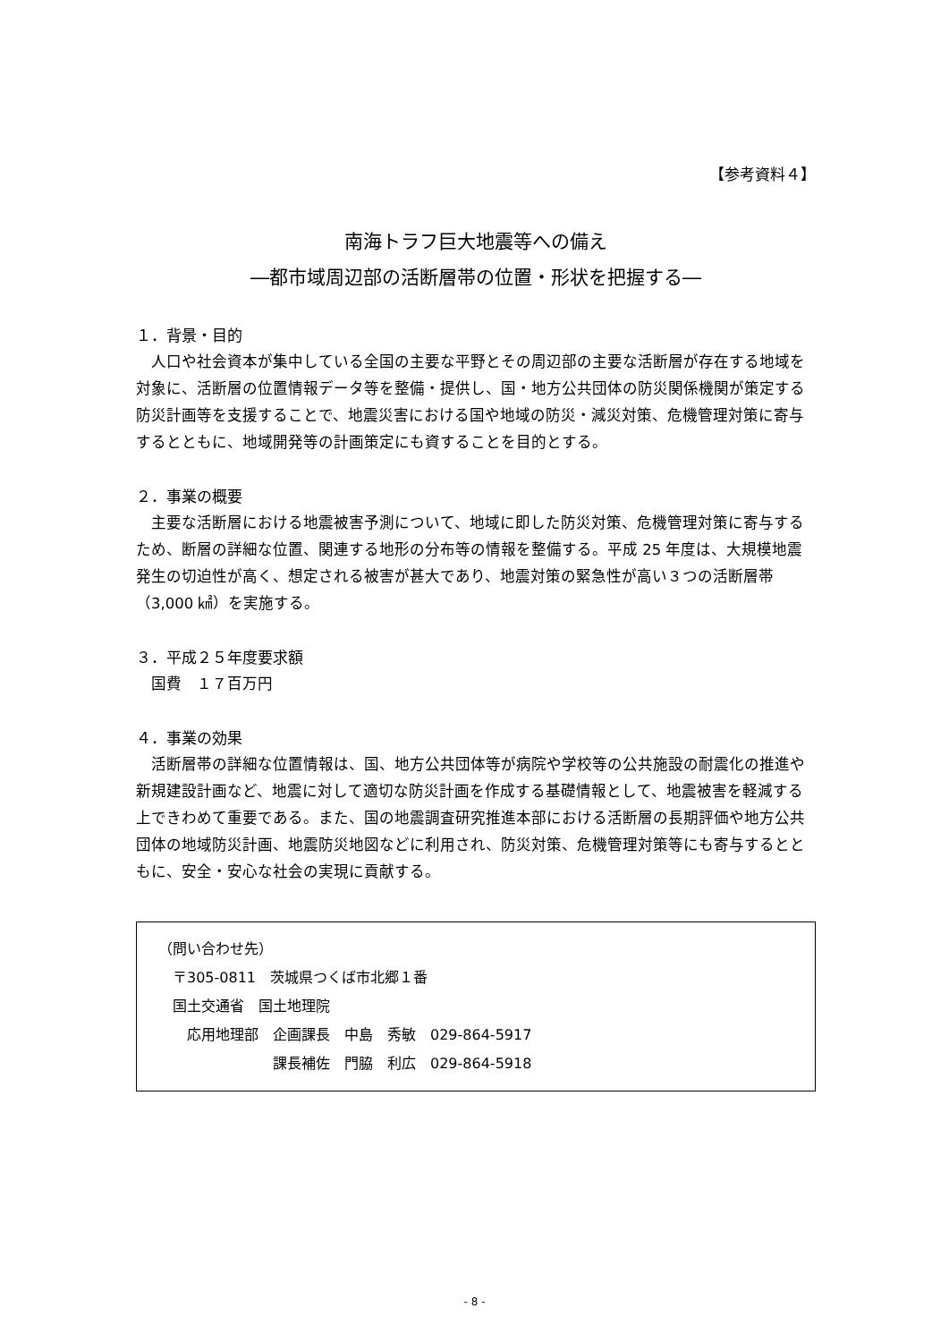【参考資料４】
南海トラフ巨大地震等への備え
―都市域周辺部の活断層帯の位置・形状を把握する―
１．背景・目的
人口や社会資本が集中している全国の主要な平野とその周辺部の主要な活断層が存在する地域を対象に、活断層の位置情報データ等を整備・提供し、国・地方公共団体の防災関係機関が策定する防災計画等を支援することで、地震災害における国や地域の防災・減災対策、危機管理対策に寄与するとともに、地域開発等の計画策定にも資することを目的とする。
２．事業の概要
主要な活断層における地震被害予測について、地域に即した防災対策、危機管理対策に寄与するため、断層の詳細な位置、関連する地形の分布等の情報を整備する。平成 25 年度は、大規模地震発生の切迫性が高く、想定される被害が甚大であり、地震対策の緊急性が高い３つの活断層帯（3,000 ㎢）を実施する。
３．平成２５年度要求額
国費　１７百万円
４．事業の効果
活断層帯の詳細な位置情報は、国、地方公共団体等が病院や学校等の公共施設の耐震化の推進や新規建設計画など、地震に対して適切な防災計画を作成する基礎情報として、地震被害を軽減する上できわめて重要である。また、国の地震調査研究推進本部における活断層の長期評価や地方公共団体の地域防災計画、地震防災地図などに利用され、防災対策、危機管理対策等にも寄与するとともに、安全・安心な社会の実現に貢献する。
（問い合わせ先）
　〒305-0811　茨城県つくば市北郷１番
　国土交通省　国土地理院
　　応用地理部　企画課長　中島　秀敏　029-864-5917
　　　　　　　　課長補佐　門脇　利広　029-864-5918
- 8 -